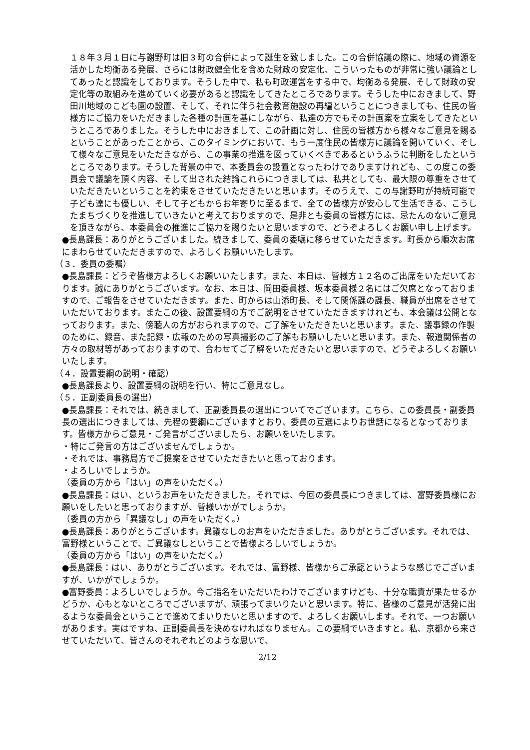１８年３月１日に与謝野町は旧３町の合併によって誕生を致しました。この合併協議の際に、地域の資源を活かした均衡ある発展、さらには財政健全化を含めた財政の安定化、こういったものが非常に強い議論としてあったと認識をしております。そうした中で、私も町政運営をする中で、均衡ある発展、そして財政の安定化等の取組みを進めていく必要があると認識をしてきたところであります。そうした中におきまして、野田川地域のこども園の設置、そして、それに伴う社会教育施設の再編ということにつきましても、住民の皆様方にご協力をいただきました各種の計画を基にしながら、私達の方でもその計画案を立案をしてきたというところでありました。そうした中におきまして、この計画に対し、住民の皆様方から様々なご意見を賜るということがあったことから、このタイミングにおいて、もう一度住民の皆様方に議論を開いていく、そして様々なご意見をいただきながら、この事業の推進を図っていくべきであるというふうに判断をしたというところであります。そうした背景の中で、本委員会の設置となったわけでありますけれども、この度この委員会で議論を頂く内容、そして出された結論これらにつきましては、私共としても、最大限の尊重をさせていただきたいということを約束をさせていただきたいと思います。そのうえで、この与謝野町が持続可能で子ども達にも優しい、そして子どもからお年寄りに至るまで、全ての皆様方が安心して生活できる、こうしたまちづくりを推進していきたいと考えておりますので、是非とも委員の皆様方には、忌たんのないご意見を頂きながら、本委員会の推進にご協力を賜りたいと思いますので、どうぞよろしくお願い申し上げます。
●長島課長：ありがとうございました。続きまして、委員の委嘱に移らせていただきます。町長から順次お席にまわらせていただきますので、よろしくお願いいたします。
（３．委員の委嘱）
●長島課長：どうぞ皆様方よろしくお願いいたします。また、本日は、皆様方１２名のご出席をいただいております。誠にありがとうございます。なお、本日は、岡田委員様、坂本委員様２名にはご欠席となっておりますので、ご報告をさせていただきます。また、町からは山添町長、そして関係課の課長、職員が出席をさせていただいております。またこの後、設置要綱の方でご説明をさせていただきますけれども、本会議は公開となっております。また、傍聴人の方がおられますので、ご了解をいただきたいと思います。また、議事録の作製のために、録音、また記録・広報のための写真撮影のご了解もお願いしたいと思います。また、報道関係者の方々の取材等があっておりますので、合わせてご了解をいただきたいと思いますので、どうぞよろしくお願いいたします。
（４．設置要綱の説明・確認）
●長島課長より、設置要綱の説明を行い、特にご意見なし。
（５．正副委員長の選出）
●長島課長：それでは、続きまして、正副委員長の選出についてでございます。こちら、この委員長・副委員長の選出につきましては、先程の要綱にございますとおり、委員の互選によりお世話になるとなっております。皆様方からご意見・ご発言がございましたら、お願いをいたします。
・特にご発言の方はございませんでしょうか。
・それでは、事務局方でご提案をさせていただきたいと思っております。
・よろしいでしょうか。
（委員の方から「はい」の声をいただく。）
●長島課長：はい、というお声をいただきました。それでは、今回の委員長につきましては、富野委員様にお願いをしたいと思っておりますが、皆様いかがでしょうか。
（委員の方から「異議なし」の声をいただく。）
●長島課長：ありがとうございます。異議なしのお声をいただきました。ありがとうございます。それでは、富野様ということで、ご異議なしということで皆様よろしいでしょうか。
（委員の方から「はい」の声をいただく。）
●長島課長：はい、ありがとうございます。それでは、富野様、皆様からご承認というような感じでございますが、いかがでしょうか。
●富野委員：よろしいでしょうか。今ご指名をいただいたわけでございますけども、十分な職責が果たせるかどうか、心もとないところでございますが、頑張ってまいりたいと思います。特に、皆様のご意見が活発に出るような委員会ということで進めてまいりたいと思いますので、よろしくお願いします。それで、一つお願いがあります。実はですね、正副委員長を決めなければなりません。この要綱でいきますと。私、京都から来させていただいて、皆さんのそれぞれどのような思いで、
2/12